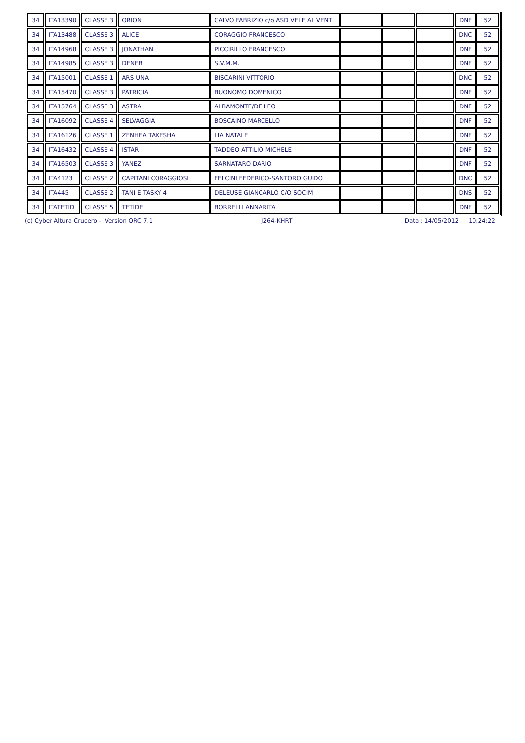| 34 | ITA13390 | CLASSE 3 | ORION | CALVO FABRIZIO c/o ASD VELE AL VENT | | | | DNF | 52 |
| 34 | ITA13488 | CLASSE 3 | ALICE | CORAGGIO FRANCESCO | | | | DNC | 52 |
| 34 | ITA14968 | CLASSE 3 | JONATHAN | PICCIRILLO FRANCESCO | | | | DNF | 52 |
| 34 | ITA14985 | CLASSE 3 | DENEB | S.V.M.M. | | | | DNF | 52 |
| 34 | ITA15001 | CLASSE 1 | ARS UNA | BISCARINI VITTORIO | | | | DNC | 52 |
| 34 | ITA15470 | CLASSE 3 | PATRICIA | BUONOMO DOMENICO | | | | DNF | 52 |
| 34 | ITA15764 | CLASSE 3 | ASTRA | ALBAMONTE/DE LEO | | | | DNF | 52 |
| 34 | ITA16092 | CLASSE 4 | SELVAGGIA | BOSCAINO MARCELLO | | | | DNF | 52 |
| 34 | ITA16126 | CLASSE 1 | ZENHEA TAKESHA | LIA NATALE | | | | DNF | 52 |
| 34 | ITA16432 | CLASSE 4 | ISTAR | TADDEO ATTILIO MICHELE | | | | DNF | 52 |
| 34 | ITA16503 | CLASSE 3 | YANEZ | SARNATARO DARIO | | | | DNF | 52 |
| 34 | ITA4123 | CLASSE 2 | CAPITANI CORAGGIOSI | FELCINI FEDERICO-SANTORO GUIDO | | | | DNC | 52 |
| 34 | ITA445 | CLASSE 2 | TANI E TASKY 4 | DELEUSE GIANCARLO C/O SOCIM | | | | DNS | 52 |
| 34 | ITATETID | CLASSE 5 | TETIDE | BORRELLI ANNARITA | | | | DNF | 52 |
(c) Cyber Altura Crucero - Version ORC 7.1 J264-KHRT Data : 14/05/2012 10:24:22